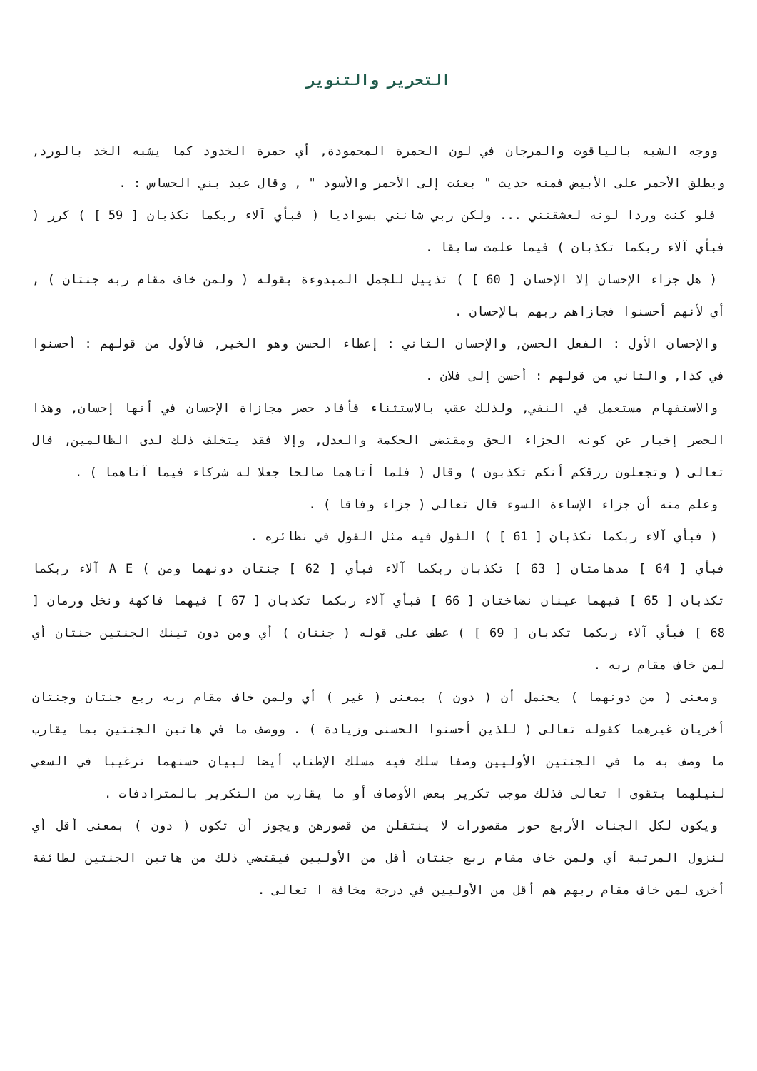التحرير والتنوير
ووجه الشبه بالياقوت والمرجان في لون الحمرة المحمودة, أي حمرة الخدود كما يشبه الخد بالورد, ويطلق الأحمر على الأبيض فمنه حديث " بعثت إلى الأحمر والأسود " , وقال عبد بني الحساس : .
فلو كنت وردا لونه لعشقتني ... ولكن ربي شانني بسواديا ( فبأي آلاء ربكما تكذبان [ 59 ] ) كرر ( فبأي آلاء ربكما تكذبان ) فيما علمت سابقا .
( هل جزاء الإحسان إلا الإحسان [ 60 ] ) تذييل للجمل المبدوءة بقوله ( ولمن خاف مقام ربه جنتان ) , أي لأنهم أحسنوا فجازاهم ربهم بالإحسان .
والإحسان الأول : الفعل الحسن, والإحسان الثاني : إعطاء الحسن وهو الخير, فالأول من قولهم : أحسنوا في كذا, والثاني من قولهم : أحسن إلى فلان .
والاستفهام مستعمل في النفي, ولذلك عقب بالاستثناء فأفاد حصر مجازاة الإحسان في أنها إحسان, وهذا الحصر إخبار عن كونه الجزاء الحق ومقتضى الحكمة والعدل, وإلا فقد يتخلف ذلك لدى الظالمين, قال تعالى ( وتجعلون رزقكم أنكم تكذبون ) وقال ( فلما أتاهما صالحا جعلا له شركاء فيما آتاهما ) .
وعلم منه أن جزاء الإساءة السوء قال تعالى ( جزاء وفاقا ) .
( فبأي آلاء ربكما تكذبان [ 61 ] ) القول فيه مثل القول في نظائره .
فبأي [ 64 ] مدهامتان [ 63 ] تكذبان ربكما آلاء فبأي [ 62 ] جنتان دونهما ومن ) A E آلاء ربكما تكذبان [ 65 ] فيهما عينان نضاختان [ 66 ] فبأي آلاء ربكما تكذبان [ 67 ] فيهما فاكهة ونخل ورمان [ 68 ] فبأي آلاء ربكما تكذبان [ 69 ] ) عطف على قوله ( جنتان ) أي ومن دون تينك الجنتين جنتان أي لمن خاف مقام ربه .
ومعنى ( من دونهما ) يحتمل أن ( دون ) بمعنى ( غير ) أي ولمن خاف مقام ربه ربع جنتان وجنتان أخريان غيرهما كقوله تعالى ( للذين أحسنوا الحسنى وزيادة ) . ووصف ما في هاتين الجنتين بما يقارب ما وصف به ما في الجنتين الأوليين وصفا سلك فيه مسلك الإطناب أيضا لبيان حسنهما ترغيبا في السعي لنيلهما بتقوى ا تعالى فذلك موجب تكرير بعض الأوصاف أو ما يقارب من التكرير بالمترادفات .
ويكون لكل الجنات الأربع حور مقصورات لا ينتقلن من قصورهن ويجوز أن تكون ( دون ) بمعنى أقل أي لنزول المرتبة أي ولمن خاف مقام ربع جنتان أقل من الأوليين فيقتضي ذلك من هاتين الجنتين لطائفة أخرى لمن خاف مقام ربهم هم أقل من الأوليين في درجة مخافة ا تعالى .